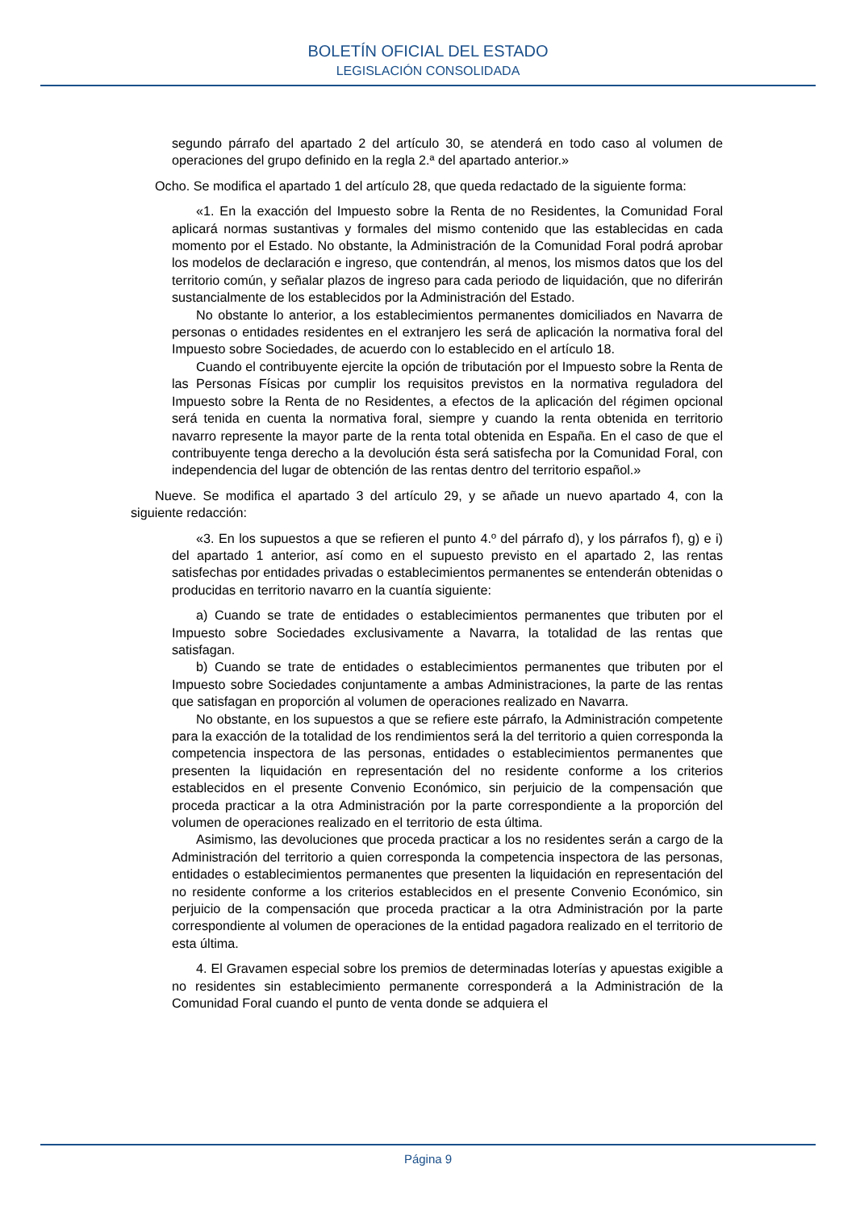BOLETÍN OFICIAL DEL ESTADO
LEGISLACIÓN CONSOLIDADA
segundo párrafo del apartado 2 del artículo 30, se atenderá en todo caso al volumen de operaciones del grupo definido en la regla 2.ª del apartado anterior.»
Ocho. Se modifica el apartado 1 del artículo 28, que queda redactado de la siguiente forma:
«1. En la exacción del Impuesto sobre la Renta de no Residentes, la Comunidad Foral aplicará normas sustantivas y formales del mismo contenido que las establecidas en cada momento por el Estado. No obstante, la Administración de la Comunidad Foral podrá aprobar los modelos de declaración e ingreso, que contendrán, al menos, los mismos datos que los del territorio común, y señalar plazos de ingreso para cada periodo de liquidación, que no diferirán sustancialmente de los establecidos por la Administración del Estado.
No obstante lo anterior, a los establecimientos permanentes domiciliados en Navarra de personas o entidades residentes en el extranjero les será de aplicación la normativa foral del Impuesto sobre Sociedades, de acuerdo con lo establecido en el artículo 18.
Cuando el contribuyente ejercite la opción de tributación por el Impuesto sobre la Renta de las Personas Físicas por cumplir los requisitos previstos en la normativa reguladora del Impuesto sobre la Renta de no Residentes, a efectos de la aplicación del régimen opcional será tenida en cuenta la normativa foral, siempre y cuando la renta obtenida en territorio navarro represente la mayor parte de la renta total obtenida en España. En el caso de que el contribuyente tenga derecho a la devolución ésta será satisfecha por la Comunidad Foral, con independencia del lugar de obtención de las rentas dentro del territorio español.»
Nueve. Se modifica el apartado 3 del artículo 29, y se añade un nuevo apartado 4, con la siguiente redacción:
«3. En los supuestos a que se refieren el punto 4.º del párrafo d), y los párrafos f), g) e i) del apartado 1 anterior, así como en el supuesto previsto en el apartado 2, las rentas satisfechas por entidades privadas o establecimientos permanentes se entenderán obtenidas o producidas en territorio navarro en la cuantía siguiente:
a) Cuando se trate de entidades o establecimientos permanentes que tributen por el Impuesto sobre Sociedades exclusivamente a Navarra, la totalidad de las rentas que satisfagan.
b) Cuando se trate de entidades o establecimientos permanentes que tributen por el Impuesto sobre Sociedades conjuntamente a ambas Administraciones, la parte de las rentas que satisfagan en proporción al volumen de operaciones realizado en Navarra.
No obstante, en los supuestos a que se refiere este párrafo, la Administración competente para la exacción de la totalidad de los rendimientos será la del territorio a quien corresponda la competencia inspectora de las personas, entidades o establecimientos permanentes que presenten la liquidación en representación del no residente conforme a los criterios establecidos en el presente Convenio Económico, sin perjuicio de la compensación que proceda practicar a la otra Administración por la parte correspondiente a la proporción del volumen de operaciones realizado en el territorio de esta última.
Asimismo, las devoluciones que proceda practicar a los no residentes serán a cargo de la Administración del territorio a quien corresponda la competencia inspectora de las personas, entidades o establecimientos permanentes que presenten la liquidación en representación del no residente conforme a los criterios establecidos en el presente Convenio Económico, sin perjuicio de la compensación que proceda practicar a la otra Administración por la parte correspondiente al volumen de operaciones de la entidad pagadora realizado en el territorio de esta última.
4. El Gravamen especial sobre los premios de determinadas loterías y apuestas exigible a no residentes sin establecimiento permanente corresponderá a la Administración de la Comunidad Foral cuando el punto de venta donde se adquiera el
Página 9